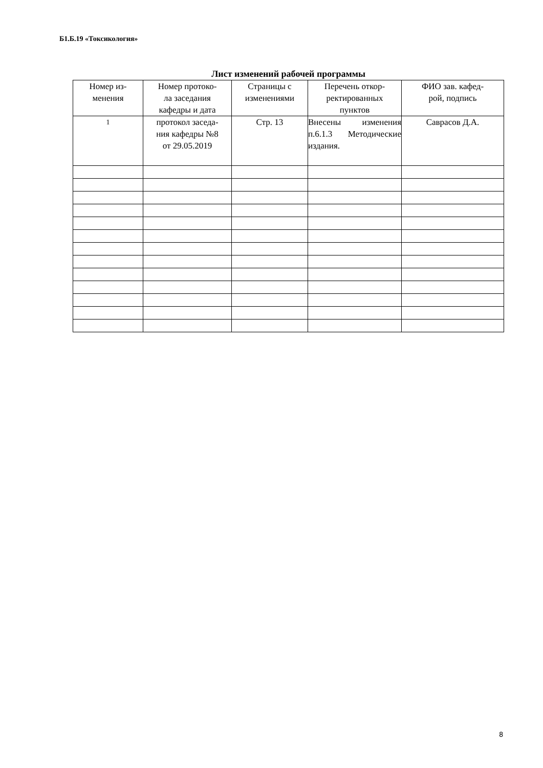Б1.Б.19 «Токсикология»
Лист изменений рабочей программы
| Номер из- менения | Номер протоко- ла заседания кафедры и дата | Страницы с изменениями | Перечень откор- ректированных пунктов | ФИО зав. кафед- рой, подпись |
| 1 | протокол заседа- ния кафедры №8 от 29.05.2019 | Стр. 13 | Внесены изменения п.6.1.3 Методические издания. | Саврасов Д.А. |
8